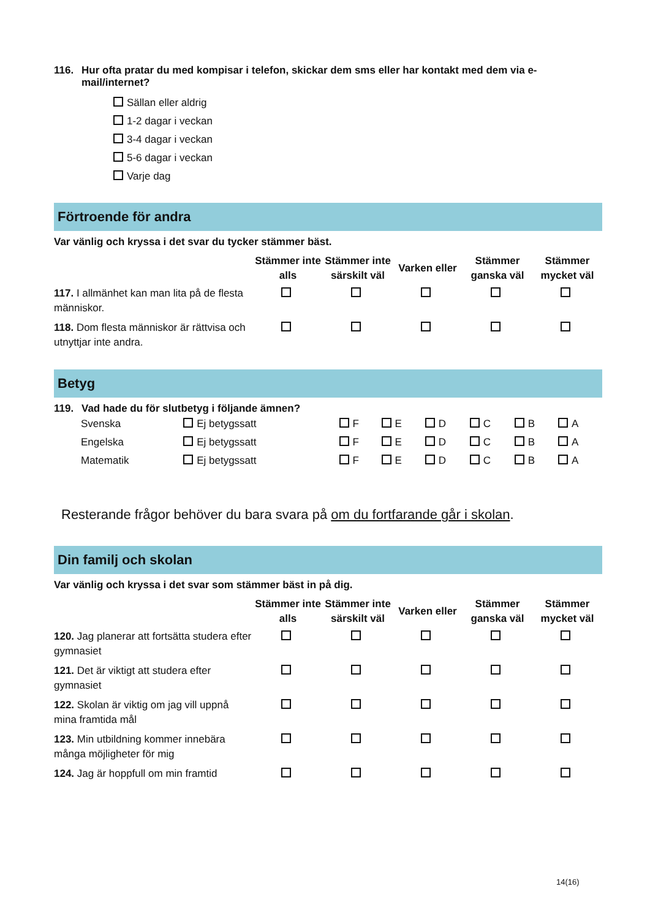116. Hur ofta pratar du med kompisar i telefon, skickar dem sms eller har kontakt med dem via e-
mail/internet?
Sällan eller aldrig
1-2 dagar i veckan
3-4 dagar i veckan
5-6 dagar i veckan
Varje dag
Förtroende för andra
Var vänlig och kryssa i det svar du tycker stämmer bäst.
| | Stämmer inte alls | Stämmer inte särskilt väl | Varken eller | Stämmer ganska väl | Stämmer mycket väl |
| 117. I allmänhet kan man lita på de flesta människor. | | | | | |
| 118. Dom flesta människor är rättvisa och utnyttjar inte andra. | | | | | |
Betyg
119. Vad hade du för slutbetyg i följande ämnen?
| Svenska | Ej betygssatt | F | E | D | C | B | A |
| Engelska | Ej betygssatt | F | E | D | C | B | A |
| Matematik | Ej betygssatt | F | E | D | C | B | A |
Resterande frågor behöver du bara svara på om du fortfarande går i skolan.
Din familj och skolan
Var vänlig och kryssa i det svar som stämmer bäst in på dig.
| | Stämmer inte alls | Stämmer inte särskilt väl | Varken eller | Stämmer ganska väl | Stämmer mycket väl |
| 120. Jag planerar att fortsätta studera efter gymnasiet | | | | | |
| 121. Det är viktigt att studera efter gymnasiet | | | | | |
| 122. Skolan är viktig om jag vill uppnå mina framtida mål | | | | | |
| 123. Min utbildning kommer innebära många möjligheter för mig | | | | | |
| 124. Jag är hoppfull om min framtid | | | | | |
14(16)